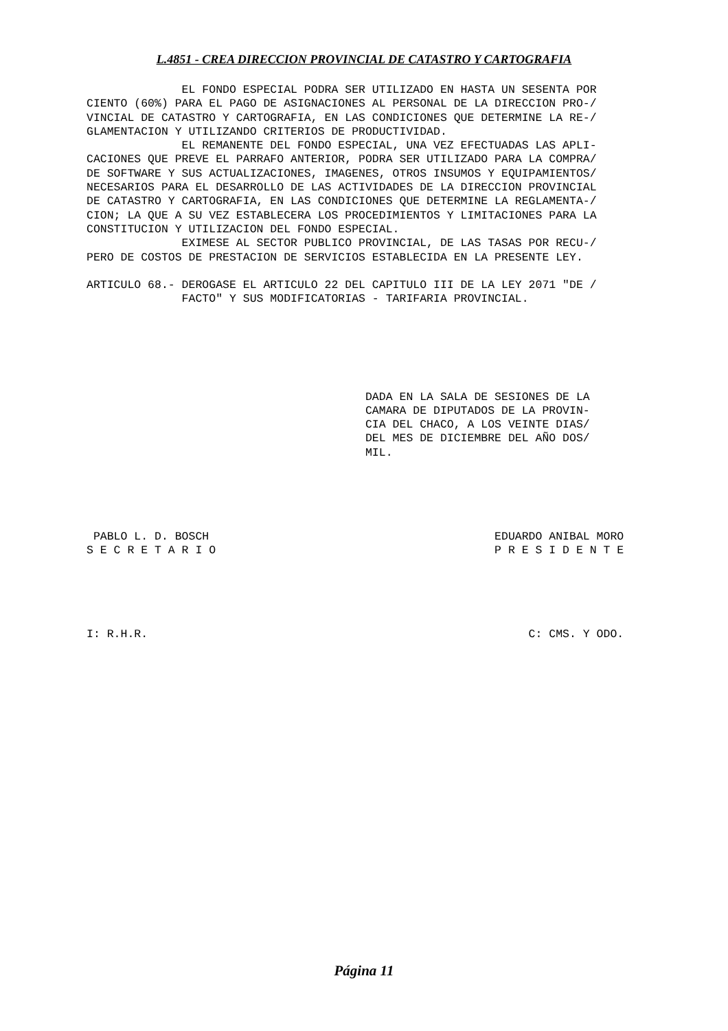L.4851 - CREA DIRECCION PROVINCIAL DE CATASTRO Y CARTOGRAFIA
              EL FONDO ESPECIAL PODRA SER UTILIZADO EN HASTA UN SESENTA POR
CIENTO (60%) PARA EL PAGO DE ASIGNACIONES AL PERSONAL DE LA DIRECCION PRO-/
VINCIAL DE CATASTRO Y CARTOGRAFIA, EN LAS CONDICIONES QUE DETERMINE LA RE-/
GLAMENTACION Y UTILIZANDO CRITERIOS DE PRODUCTIVIDAD.
              EL REMANENTE DEL FONDO ESPECIAL, UNA VEZ EFECTUADAS LAS APLI-
CACIONES QUE PREVE EL PARRAFO ANTERIOR, PODRA SER UTILIZADO PARA LA COMPRA/
DE SOFTWARE Y SUS ACTUALIZACIONES, IMAGENES, OTROS INSUMOS Y EQUIPAMIENTOS/
NECESARIOS PARA EL DESARROLLO DE LAS ACTIVIDADES DE LA DIRECCION PROVINCIAL
DE CATASTRO Y CARTOGRAFIA, EN LAS CONDICIONES QUE DETERMINE LA REGLAMENTA-/
CION; LA QUE A SU VEZ ESTABLECERA LOS PROCEDIMIENTOS Y LIMITACIONES PARA LA
CONSTITUCION Y UTILIZACION DEL FONDO ESPECIAL.
              EXIMESE AL SECTOR PUBLICO PROVINCIAL, DE LAS TASAS POR RECU-/
PERO DE COSTOS DE PRESTACION DE SERVICIOS ESTABLECIDA EN LA PRESENTE LEY.

ARTICULO 68.- DEROGASE EL ARTICULO 22 DEL CAPITULO III DE LA LEY 2071 "DE /
              FACTO" Y SUS MODIFICATORIAS - TARIFARIA PROVINCIAL.






                                         DADA EN LA SALA DE SESIONES DE LA
                                         CAMARA DE DIPUTADOS DE LA PROVIN-
                                         CIA DEL CHACO, A LOS VEINTE DIAS/
                                         DEL MES DE DICIEMBRE DEL AÑO DOS/
                                         MIL.





 PABLO L. D. BOSCH                                          EDUARDO ANIBAL MORO
S E C R E T A R I O                                         P R E S I D E N T E





I: R.H.R.                                                        C: CMS. Y ODO.
Página 11